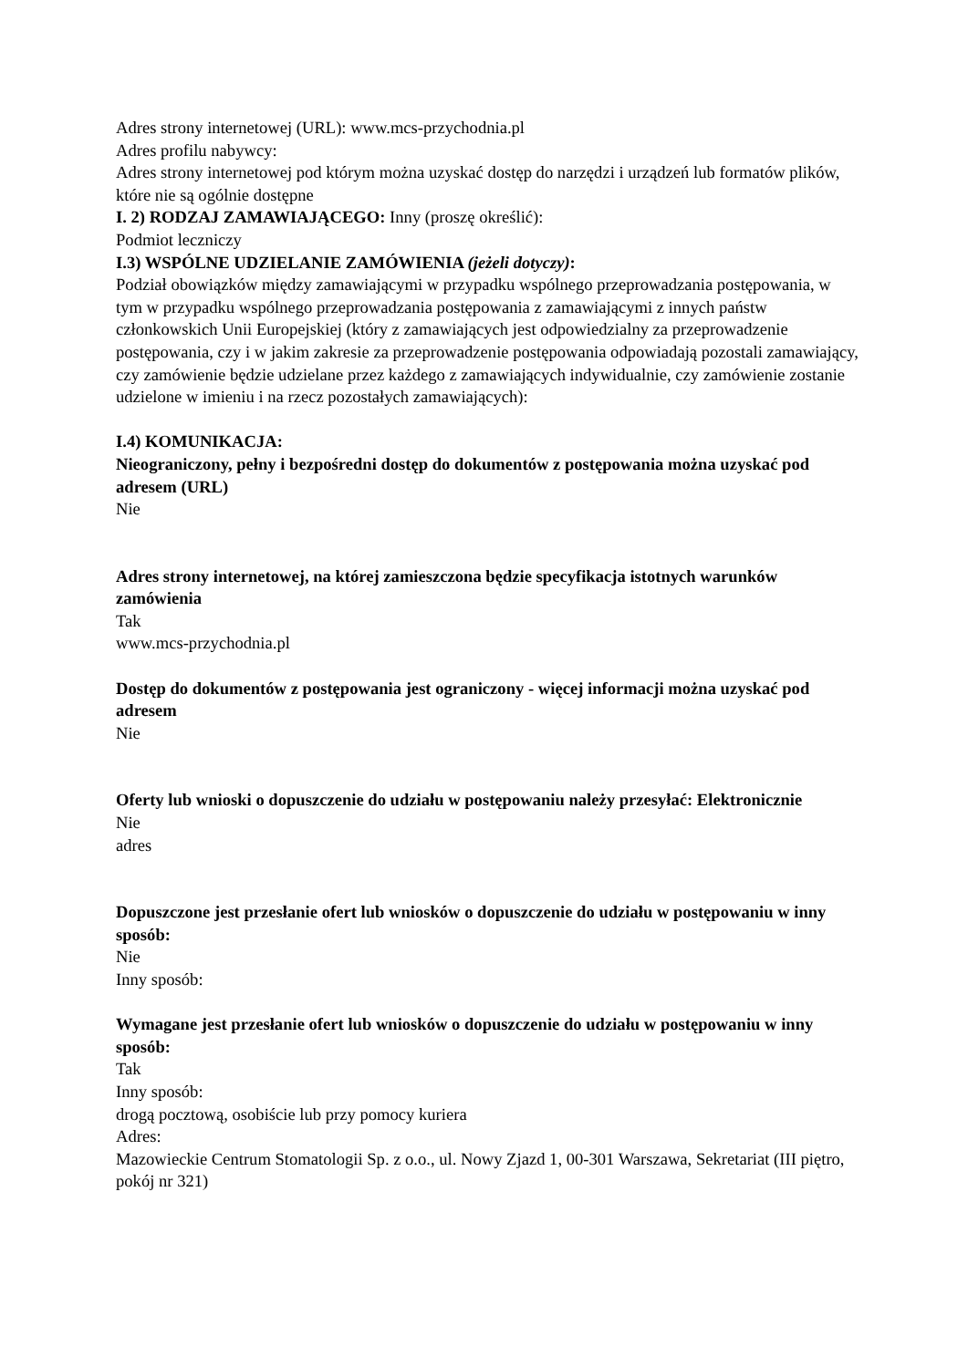Adres strony internetowej (URL): www.mcs-przychodnia.pl
Adres profilu nabywcy:
Adres strony internetowej pod którym można uzyskać dostęp do narzędzi i urządzeń lub formatów plików, które nie są ogólnie dostępne
I. 2) RODZAJ ZAMAWIAJĄCEGO: Inny (proszę określić):
Podmiot leczniczy
I.3) WSPÓLNE UDZIELANIE ZAMÓWIENIA (jeżeli dotyczy):
Podział obowiązków między zamawiającymi w przypadku wspólnego przeprowadzania postępowania, w tym w przypadku wspólnego przeprowadzania postępowania z zamawiającymi z innych państw członkowskich Unii Europejskiej (który z zamawiających jest odpowiedzialny za przeprowadzenie postępowania, czy i w jakim zakresie za przeprowadzenie postępowania odpowiadają pozostali zamawiający, czy zamówienie będzie udzielane przez każdego z zamawiających indywidualnie, czy zamówienie zostanie udzielone w imieniu i na rzecz pozostałych zamawiających):
I.4) KOMUNIKACJA:
Nieograniczony, pełny i bezpośredni dostęp do dokumentów z postępowania można uzyskać pod adresem (URL)
Nie
Adres strony internetowej, na której zamieszczona będzie specyfikacja istotnych warunków zamówienia
Tak
www.mcs-przychodnia.pl
Dostęp do dokumentów z postępowania jest ograniczony - więcej informacji można uzyskać pod adresem
Nie
Oferty lub wnioski o dopuszczenie do udziału w postępowaniu należy przesyłać: Elektronicznie
Nie
adres
Dopuszczone jest przesłanie ofert lub wniosków o dopuszczenie do udziału w postępowaniu w inny sposób:
Nie
Inny sposób:
Wymagane jest przesłanie ofert lub wniosków o dopuszczenie do udziału w postępowaniu w inny sposób:
Tak
Inny sposób:
drogą pocztową, osobiście lub przy pomocy kuriera
Adres:
Mazowieckie Centrum Stomatologii Sp. z o.o., ul. Nowy Zjazd 1, 00-301 Warszawa, Sekretariat (III piętro, pokój nr 321)